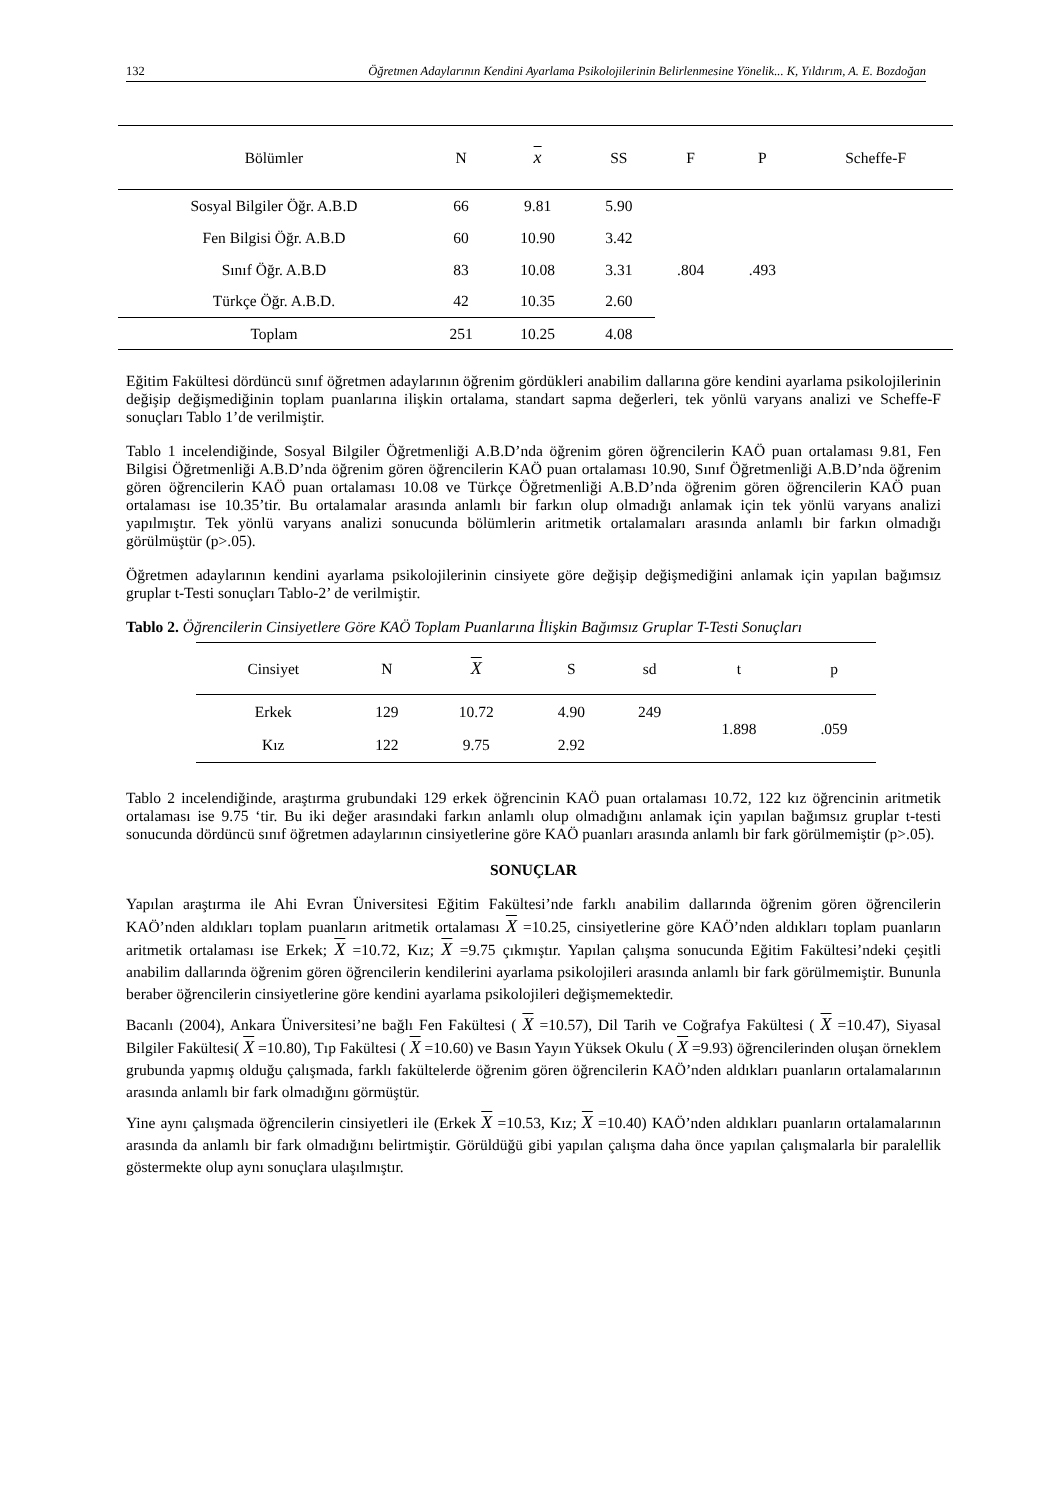132 Öğretmen Adaylarının Kendini Ayarlama Psikolojilerinin Belirlenmesine Yönelik... K, Yıldırım, A. E. Bozdoğan
| Bölümler | N | x | SS | F | P | Scheffe-F |
| --- | --- | --- | --- | --- | --- | --- |
| Sosyal Bilgiler Öğr. A.B.D | 66 | 9.81 | 5.90 | .804 | .493 | |
| Fen Bilgisi Öğr. A.B.D | 60 | 10.90 | 3.42 | | | |
| Sınıf Öğr. A.B.D | 83 | 10.08 | 3.31 | | | |
| Türkçe Öğr. A.B.D. | 42 | 10.35 | 2.60 | | | |
| Toplam | 251 | 10.25 | 4.08 | | | |
Eğitim Fakültesi dördüncü sınıf öğretmen adaylarının öğrenim gördükleri anabilim dallarına göre kendini ayarlama psikolojilerinin değişip değişmediğinin toplam puanlarına ilişkin ortalama, standart sapma değerleri, tek yönlü varyans analizi ve Scheffe-F sonuçları Tablo 1’de verilmiştir.
Tablo 1 incelendiğinde, Sosyal Bilgiler Öğretmenliği A.B.D’nda öğrenim gören öğrencilerin KAÖ puan ortalaması 9.81, Fen Bilgisi Öğretmenliği A.B.D’nda öğrenim gören öğrencilerin KAÖ puan ortalaması 10.90, Sınıf Öğretmenliği A.B.D’nda öğrenim gören öğrencilerin KAÖ puan ortalaması 10.08 ve Türkçe Öğretmenliği A.B.D’nda öğrenim gören öğrencilerin KAÖ puan ortalaması ise 10.35’tir. Bu ortalamalar arasında anlamlı bir farkın olup olmadığı anlamak için tek yönlü varyans analizi yapılmıştır. Tek yönlü varyans analizi sonucunda bölümlerin aritmetik ortalamaları arasında anlamlı bir farkın olmadığı görülmüştür (p>.05).
Öğretmen adaylarının kendini ayarlama psikolojilerinin cinsiyete göre değişip değişmediğini anlamak için yapılan bağımsız gruplar t-Testi sonuçları Tablo-2’ de verilmiştir.
Tablo 2. Öğrencilerin Cinsiyetlere Göre KAÖ Toplam Puanlarına İlişkin Bağımsız Gruplar T-Testi Sonuçları
| Cinsiyet | N | X | S | sd | t | p |
| Erkek | 129 | 10.72 | 4.90 | 249 | 1.898 | .059 |
| Kız | 122 | 9.75 | 2.92 | | | |
Tablo 2 incelendiğinde, araştırma grubundaki 129 erkek öğrencinin KAÖ puan ortalaması 10.72, 122 kız öğrencinin aritmetik ortalaması ise 9.75 ‘tir. Bu iki değer arasındaki farkın anlamlı olup olmadığını anlamak için yapılan bağımsız gruplar t-testi sonucunda dördüncü sınıf öğretmen adaylarının cinsiyetlerine göre KAÖ puanları arasında anlamlı bir fark görülmemiştir (p>.05).
SONUÇLAR
Yapılan araştırma ile Ahi Evran Üniversitesi Eğitim Fakültesi’nde farklı anabilim dallarında öğrenim gören öğrencilerin KAÖ’nden aldıkları toplam puanların aritmetik ortalaması X =10.25, cinsiyetlerine göre KAÖ’nden aldıkları toplam puanların aritmetik ortalaması ise Erkek; X =10.72, Kız; X =9.75 çıkmıştır. Yapılan çalışma sonucunda Eğitim Fakültesi’ndeki çeşitli anabilim dallarında öğrenim gören öğrencilerin kendilerini ayarlama psikolojileri arasında anlamlı bir fark görülmemiştir. Bununla beraber öğrencilerin cinsiyetlerine göre kendini ayarlama psikolojileri değişmemektedir.
Bacanlı (2004), Ankara Üniversitesi’ne bağlı Fen Fakültesi ( X =10.57), Dil Tarih ve Coğrafya Fakültesi ( X =10.47), Siyasal Bilgiler Fakültesi( X =10.80), Tıp Fakültesi ( X =10.60) ve Basın Yayın Yüksek Okulu ( X =9.93) öğrencilerinden oluşan örneklem grubunda yapmış olduğu çalışmada, farklı fakültelerde öğrenim gören öğrencilerin KAÖ’nden aldıkları puanların ortalamalarının arasında anlamlı bir fark olmadığını görmüştür.
Yine aynı çalışmada öğrencilerin cinsiyetleri ile (Erkek X =10.53, Kız; X =10.40) KAÖ’nden aldıkları puanların ortalamalarının arasında da anlamlı bir fark olmadığını belirtmiştir. Görüldüğü gibi yapılan çalışma daha önce yapılan çalışmalarla bir paralellik göstermekte olup aynı sonuçlara ulaşılmıştır.